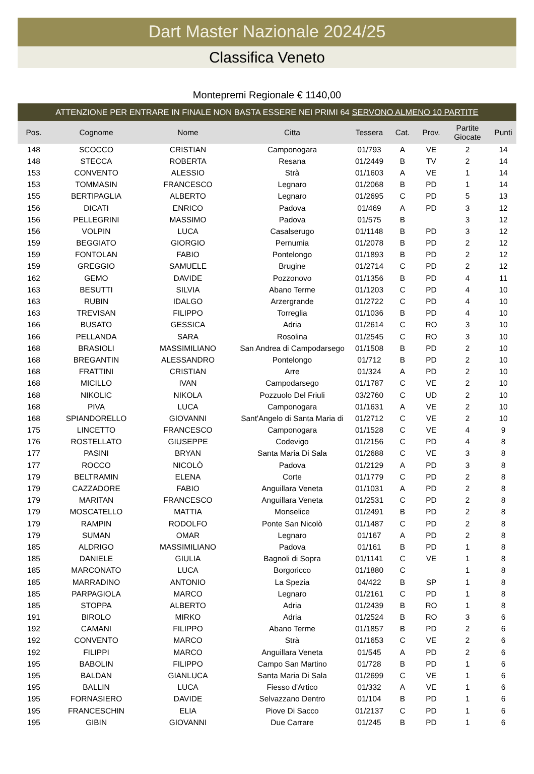Dart Master Nazionale 2024/25
Classifica Veneto
Montepremi Regionale € 1140,00
ATTENZIONE PER ENTRARE IN FINALE NON BASTA ESSERE NEI PRIMI 64 SERVONO ALMENO 10 PARTITE
| Pos. | Cognome | Nome | Citta | Tessera | Cat. | Prov. | Partite Giocate | Punti |
| --- | --- | --- | --- | --- | --- | --- | --- | --- |
| 148 | SCOCCO | CRISTIAN | Camponogara | 01/793 | A | VE | 2 | 14 |
| 148 | STECCA | ROBERTA | Resana | 01/2449 | B | TV | 2 | 14 |
| 153 | CONVENTO | ALESSIO | Strà | 01/1603 | A | VE | 1 | 14 |
| 153 | TOMMASIN | FRANCESCO | Legnaro | 01/2068 | B | PD | 1 | 14 |
| 155 | BERTIPAGLIA | ALBERTO | Legnaro | 01/2695 | C | PD | 5 | 13 |
| 156 | DICATI | ENRICO | Padova | 01/469 | A | PD | 3 | 12 |
| 156 | PELLEGRINI | MASSIMO | Padova | 01/575 | B | | 3 | 12 |
| 156 | VOLPIN | LUCA | Casalserugo | 01/1148 | B | PD | 3 | 12 |
| 159 | BEGGIATO | GIORGIO | Pernumia | 01/2078 | B | PD | 2 | 12 |
| 159 | FONTOLAN | FABIO | Pontelongo | 01/1893 | B | PD | 2 | 12 |
| 159 | GREGGIO | SAMUELE | Brugine | 01/2714 | C | PD | 2 | 12 |
| 162 | GEMO | DAVIDE | Pozzonovo | 01/1356 | B | PD | 4 | 11 |
| 163 | BESUTTI | SILVIA | Abano Terme | 01/1203 | C | PD | 4 | 10 |
| 163 | RUBIN | IDALGO | Arzergrande | 01/2722 | C | PD | 4 | 10 |
| 163 | TREVISAN | FILIPPO | Torreglia | 01/1036 | B | PD | 4 | 10 |
| 166 | BUSATO | GESSICA | Adria | 01/2614 | C | RO | 3 | 10 |
| 166 | PELLANDA | SARA | Rosolina | 01/2545 | C | RO | 3 | 10 |
| 168 | BRASIOLI | MASSIMILIANO | San Andrea di Campodarsego | 01/1508 | B | PD | 2 | 10 |
| 168 | BREGANTIN | ALESSANDRO | Pontelongo | 01/712 | B | PD | 2 | 10 |
| 168 | FRATTINI | CRISTIAN | Arre | 01/324 | A | PD | 2 | 10 |
| 168 | MICILLO | IVAN | Campodarsego | 01/1787 | C | VE | 2 | 10 |
| 168 | NIKOLIC | NIKOLA | Pozzuolo Del Friuli | 03/2760 | C | UD | 2 | 10 |
| 168 | PIVA | LUCA | Camponogara | 01/1631 | A | VE | 2 | 10 |
| 168 | SPIANDORELLO | GIOVANNI | Sant'Angelo di Santa Maria di | 01/2712 | C | VE | 2 | 10 |
| 175 | LINCETTO | FRANCESCO | Camponogara | 01/1528 | C | VE | 4 | 9 |
| 176 | ROSTELLATO | GIUSEPPE | Codevigo | 01/2156 | C | PD | 4 | 8 |
| 177 | PASINI | BRYAN | Santa Maria Di Sala | 01/2688 | C | VE | 3 | 8 |
| 177 | ROCCO | NICOLÒ | Padova | 01/2129 | A | PD | 3 | 8 |
| 179 | BELTRAMIN | ELENA | Corte | 01/1779 | C | PD | 2 | 8 |
| 179 | CAZZADORE | FABIO | Anguillara Veneta | 01/1031 | A | PD | 2 | 8 |
| 179 | MARITAN | FRANCESCO | Anguillara Veneta | 01/2531 | C | PD | 2 | 8 |
| 179 | MOSCATELLO | MATTIA | Monselice | 01/2491 | B | PD | 2 | 8 |
| 179 | RAMPIN | RODOLFO | Ponte San Nicolò | 01/1487 | C | PD | 2 | 8 |
| 179 | SUMAN | OMAR | Legnaro | 01/167 | A | PD | 2 | 8 |
| 185 | ALDRIGO | MASSIMILIANO | Padova | 01/161 | B | PD | 1 | 8 |
| 185 | DANIELE | GIULIA | Bagnoli di Sopra | 01/1141 | C | VE | 1 | 8 |
| 185 | MARCONATO | LUCA | Borgoricco | 01/1880 | C | | 1 | 8 |
| 185 | MARRADINO | ANTONIO | La Spezia | 04/422 | B | SP | 1 | 8 |
| 185 | PARPAGIOLA | MARCO | Legnaro | 01/2161 | C | PD | 1 | 8 |
| 185 | STOPPA | ALBERTO | Adria | 01/2439 | B | RO | 1 | 8 |
| 191 | BIROLO | MIRKO | Adria | 01/2524 | B | RO | 3 | 6 |
| 192 | CAMANI | FILIPPO | Abano Terme | 01/1857 | B | PD | 2 | 6 |
| 192 | CONVENTO | MARCO | Strà | 01/1653 | C | VE | 2 | 6 |
| 192 | FILIPPI | MARCO | Anguillara Veneta | 01/545 | A | PD | 2 | 6 |
| 195 | BABOLIN | FILIPPO | Campo San Martino | 01/728 | B | PD | 1 | 6 |
| 195 | BALDAN | GIANLUCA | Santa Maria Di Sala | 01/2699 | C | VE | 1 | 6 |
| 195 | BALLIN | LUCA | Fiesso d'Artico | 01/332 | A | VE | 1 | 6 |
| 195 | FORNASIERO | DAVIDE | Selvazzano Dentro | 01/104 | B | PD | 1 | 6 |
| 195 | FRANCESCHIN | ELIA | Piove Di Sacco | 01/2137 | C | PD | 1 | 6 |
| 195 | GIBIN | GIOVANNI | Due Carrare | 01/245 | B | PD | 1 | 6 |